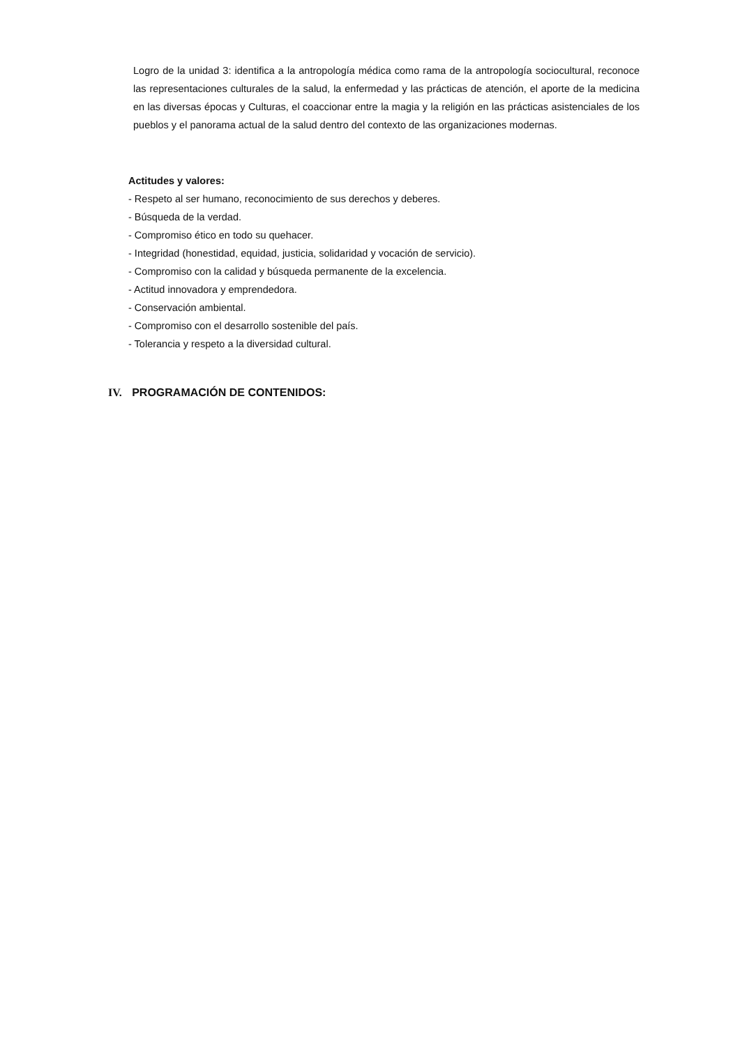Logro de la unidad 3: identifica a la antropología médica como rama de la antropología sociocultural, reconoce las representaciones culturales de la salud, la enfermedad y las prácticas de atención, el aporte de la medicina en las diversas épocas y Culturas, el coaccionar entre la magia y la religión en las prácticas asistenciales de los pueblos y el panorama actual de la salud dentro del contexto de las organizaciones modernas.
Actitudes y valores:
- Respeto al ser humano, reconocimiento de sus derechos y deberes.
- Búsqueda de la verdad.
- Compromiso ético en todo su quehacer.
- Integridad (honestidad, equidad, justicia, solidaridad y vocación de servicio).
- Compromiso con la calidad y búsqueda permanente de la excelencia.
- Actitud innovadora y emprendedora.
- Conservación ambiental.
- Compromiso con el desarrollo sostenible del país.
- Tolerancia y respeto a la diversidad cultural.
IV. PROGRAMACIÓN DE CONTENIDOS: